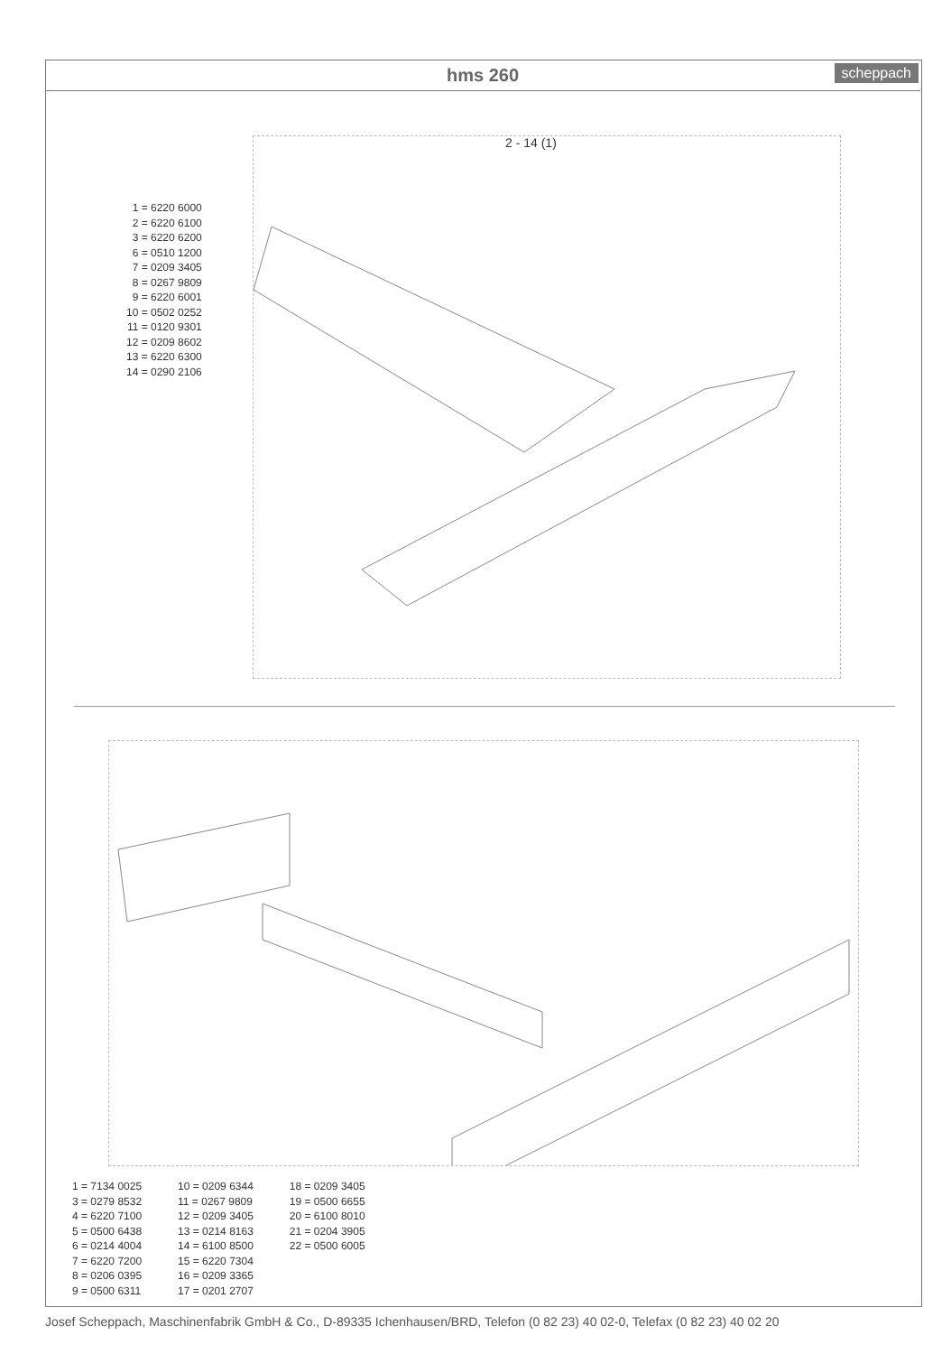hms 260
scheppach
2 - 14 (1)
1 = 6220 6000
2 = 6220 6100
3 = 6220 6200
6 = 0510 1200
7 = 0209 3405
8 = 0267 9809
9 = 6220 6001
10 = 0502 0252
11 = 0120 9301
12 = 0209 8602
13 = 6220 6300
14 = 0290 2106
1 = 7134 0025
3 = 0279 8532
4 = 6220 7100
5 = 0500 6438
6 = 0214 4004
7 = 6220 7200
8 = 0206 0395
9 = 0500 6311
10 = 0209 6344
11 = 0267 9809
12 = 0209 3405
13 = 0214 8163
14 = 6100 8500
15 = 6220 7304
16 = 0209 3365
17 = 0201 2707
18 = 0209 3405
19 = 0500 6655
20 = 6100 8010
21 = 0204 3905
22 = 0500 6005
Josef Scheppach, Maschinenfabrik GmbH & Co., D-89335 Ichenhausen/BRD, Telefon (0 82 23) 40 02-0, Telefax (0 82 23) 40 02 20